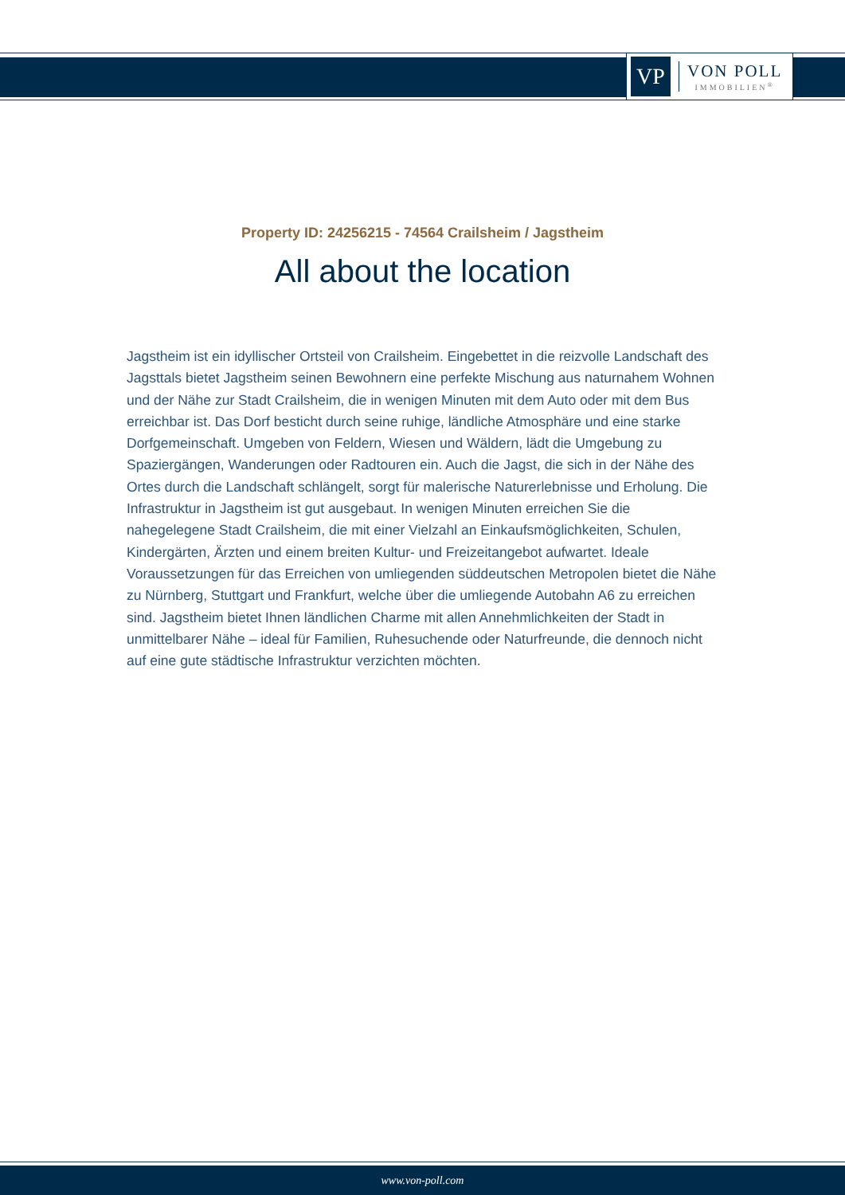VP
VON POLL
IMMOBILIEN<sup>®</sup>
Property ID: 24256215 - 74564 Crailsheim / Jagstheim
All about the location
Jagstheim ist ein idyllischer Ortsteil von Crailsheim. Eingebettet in die reizvolle Landschaft des Jagsttals bietet Jagstheim seinen Bewohnern eine perfekte Mischung aus naturnahem Wohnen und der Nähe zur Stadt Crailsheim, die in wenigen Minuten mit dem Auto oder mit dem Bus erreichbar ist. Das Dorf besticht durch seine ruhige, ländliche Atmosphäre und eine starke Dorfgemeinschaft. Umgeben von Feldern, Wiesen und Wäldern, lädt die Umgebung zu Spaziergängen, Wanderungen oder Radtouren ein. Auch die Jagst, die sich in der Nähe des Ortes durch die Landschaft schlängelt, sorgt für malerische Naturerlebnisse und Erholung. Die Infrastruktur in Jagstheim ist gut ausgebaut. In wenigen Minuten erreichen Sie die nahegelegene Stadt Crailsheim, die mit einer Vielzahl an Einkaufsmöglichkeiten, Schulen, Kindergärten, Ärzten und einem breiten Kultur- und Freizeitangebot aufwartet. Ideale Voraussetzungen für das Erreichen von umliegenden süddeutschen Metropolen bietet die Nähe zu Nürnberg, Stuttgart und Frankfurt, welche über die umliegende Autobahn A6 zu erreichen sind. Jagstheim bietet Ihnen ländlichen Charme mit allen Annehmlichkeiten der Stadt in unmittelbarer Nähe – ideal für Familien, Ruhesuchende oder Naturfreunde, die dennoch nicht auf eine gute städtische Infrastruktur verzichten möchten.
www.von-poll.com